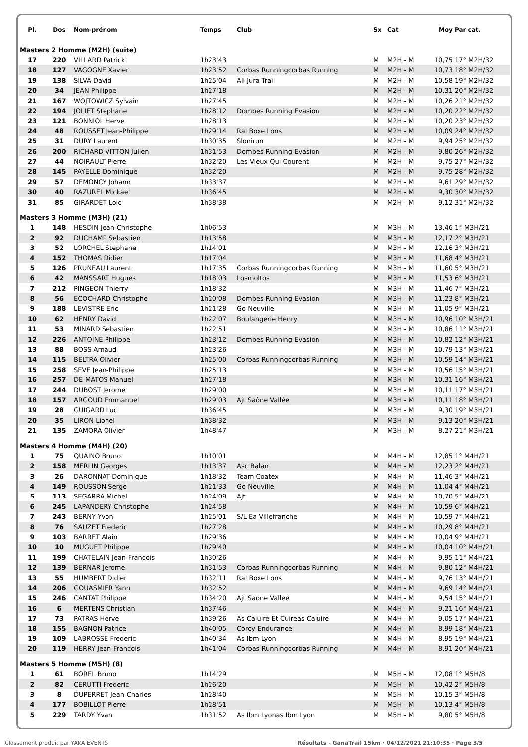| Pl. | Dos | Nom-prénom | Temps | Club | Sx | Cat | Moy | Par cat. |
| --- | --- | --- | --- | --- | --- | --- | --- | --- |
| Masters 2 Homme (M2H) (suite) | | | | | | | | |
| 17 | 220 | VILLARD Patrick | 1h23'43 | | M | M2H - M | 10,75 | 17° M2H/32 |
| 18 | 127 | VAGOGNE Xavier | 1h23'52 | Corbas Runningcorbas Running | M | M2H - M | 10,73 | 18° M2H/32 |
| 19 | 138 | SILVA David | 1h25'04 | All Jura Trail | M | M2H - M | 10,58 | 19° M2H/32 |
| 20 | 34 | JEAN Philippe | 1h27'18 | | M | M2H - M | 10,31 | 20° M2H/32 |
| 21 | 167 | WOJTOWICZ Sylvain | 1h27'45 | | M | M2H - M | 10,26 | 21° M2H/32 |
| 22 | 194 | JOLIET Stephane | 1h28'12 | Dombes Running Evasion | M | M2H - M | 10,20 | 22° M2H/32 |
| 23 | 121 | BONNIOL Herve | 1h28'13 | | M | M2H - M | 10,20 | 23° M2H/32 |
| 24 | 48 | ROUSSET Jean-Philippe | 1h29'14 | Ral Boxe Lons | M | M2H - M | 10,09 | 24° M2H/32 |
| 25 | 31 | DURY Laurent | 1h30'35 | Slonirun | M | M2H - M | 9,94 | 25° M2H/32 |
| 26 | 200 | RICHARD-VITTON Julien | 1h31'53 | Dombes Running Evasion | M | M2H - M | 9,80 | 26° M2H/32 |
| 27 | 44 | NOIRAULT Pierre | 1h32'20 | Les Vieux Qui Courent | M | M2H - M | 9,75 | 27° M2H/32 |
| 28 | 145 | PAYELLE Dominique | 1h32'20 | | M | M2H - M | 9,75 | 28° M2H/32 |
| 29 | 57 | DEMONCY Johann | 1h33'37 | | M | M2H - M | 9,61 | 29° M2H/32 |
| 30 | 40 | RAZUREL Mickael | 1h36'45 | | M | M2H - M | 9,30 | 30° M2H/32 |
| 31 | 85 | GIRARDET Loic | 1h38'38 | | M | M2H - M | 9,12 | 31° M2H/32 |
| Masters 3 Homme (M3H) (21) | | | | | | | | |
| 1 | 148 | HESDIN Jean-Christophe | 1h06'53 | | M | M3H - M | 13,46 | 1° M3H/21 |
| 2 | 92 | DUCHAMP Sebastien | 1h13'58 | | M | M3H - M | 12,17 | 2° M3H/21 |
| 3 | 52 | LORCHEL Stephane | 1h14'01 | | M | M3H - M | 12,16 | 3° M3H/21 |
| 4 | 152 | THOMAS Didier | 1h17'04 | | M | M3H - M | 11,68 | 4° M3H/21 |
| 5 | 126 | PRUNEAU Laurent | 1h17'35 | Corbas Runningcorbas Running | M | M3H - M | 11,60 | 5° M3H/21 |
| 6 | 42 | MANSSART Hugues | 1h18'03 | Losmoltos | M | M3H - M | 11,53 | 6° M3H/21 |
| 7 | 212 | PINGEON Thierry | 1h18'32 | | M | M3H - M | 11,46 | 7° M3H/21 |
| 8 | 56 | ECOCHARD Christophe | 1h20'08 | Dombes Running Evasion | M | M3H - M | 11,23 | 8° M3H/21 |
| 9 | 188 | LEVISTRE Eric | 1h21'28 | Go Neuville | M | M3H - M | 11,05 | 9° M3H/21 |
| 10 | 62 | HENRY David | 1h22'07 | Boulangerie Henry | M | M3H - M | 10,96 | 10° M3H/21 |
| 11 | 53 | MINARD Sebastien | 1h22'51 | | M | M3H - M | 10,86 | 11° M3H/21 |
| 12 | 226 | ANTOINE Philippe | 1h23'12 | Dombes Running Evasion | M | M3H - M | 10,82 | 12° M3H/21 |
| 13 | 88 | BOSS Arnaud | 1h23'26 | | M | M3H - M | 10,79 | 13° M3H/21 |
| 14 | 115 | BELTRA Olivier | 1h25'00 | Corbas Runningcorbas Running | M | M3H - M | 10,59 | 14° M3H/21 |
| 15 | 258 | SEVE Jean-Philippe | 1h25'13 | | M | M3H - M | 10,56 | 15° M3H/21 |
| 16 | 257 | DE-MATOS Manuel | 1h27'18 | | M | M3H - M | 10,31 | 16° M3H/21 |
| 17 | 244 | DUBOST Jerome | 1h29'00 | | M | M3H - M | 10,11 | 17° M3H/21 |
| 18 | 157 | ARGOUD Emmanuel | 1h29'03 | Ajt Saône Vallée | M | M3H - M | 10,11 | 18° M3H/21 |
| 19 | 28 | GUIGARD Luc | 1h36'45 | | M | M3H - M | 9,30 | 19° M3H/21 |
| 20 | 35 | LIRON Lionel | 1h38'32 | | M | M3H - M | 9,13 | 20° M3H/21 |
| 21 | 135 | ZAMORA Olivier | 1h48'47 | | M | M3H - M | 8,27 | 21° M3H/21 |
| Masters 4 Homme (M4H) (20) | | | | | | | | |
| 1 | 75 | QUAINO Bruno | 1h10'01 | | M | M4H - M | 12,85 | 1° M4H/21 |
| 2 | 158 | MERLIN Georges | 1h13'37 | Asc Balan | M | M4H - M | 12,23 | 2° M4H/21 |
| 3 | 26 | DARONNAT Dominique | 1h18'32 | Team Coatex | M | M4H - M | 11,46 | 3° M4H/21 |
| 4 | 149 | ROUSSON Serge | 1h21'33 | Go Neuville | M | M4H - M | 11,04 | 4° M4H/21 |
| 5 | 113 | SEGARRA Michel | 1h24'09 | Ajt | M | M4H - M | 10,70 | 5° M4H/21 |
| 6 | 245 | LAPANDERY Christophe | 1h24'58 | | M | M4H - M | 10,59 | 6° M4H/21 |
| 7 | 243 | BERNY Yvon | 1h25'01 | S/L Ea Villefranche | M | M4H - M | 10,59 | 7° M4H/21 |
| 8 | 76 | SAUZET Frederic | 1h27'28 | | M | M4H - M | 10,29 | 8° M4H/21 |
| 9 | 103 | BARRET Alain | 1h29'36 | | M | M4H - M | 10,04 | 9° M4H/21 |
| 10 | 10 | MUGUET Philippe | 1h29'40 | | M | M4H - M | 10,04 | 10° M4H/21 |
| 11 | 199 | CHATELAIN Jean-Francois | 1h30'26 | | M | M4H - M | 9,95 | 11° M4H/21 |
| 12 | 139 | BERNAR Jerome | 1h31'53 | Corbas Runningcorbas Running | M | M4H - M | 9,80 | 12° M4H/21 |
| 13 | 55 | HUMBERT Didier | 1h32'11 | Ral Boxe Lons | M | M4H - M | 9,76 | 13° M4H/21 |
| 14 | 206 | GOUASMIER Yann | 1h32'52 | | M | M4H - M | 9,69 | 14° M4H/21 |
| 15 | 246 | CANTAT Philippe | 1h34'20 | Ajt Saone Vallee | M | M4H - M | 9,54 | 15° M4H/21 |
| 16 | 6 | MERTENS Christian | 1h37'46 | | M | M4H - M | 9,21 | 16° M4H/21 |
| 17 | 73 | PATRAS Herve | 1h39'26 | As Caluire Et Cuireas Caluire | M | M4H - M | 9,05 | 17° M4H/21 |
| 18 | 155 | BAGNON Patrice | 1h40'05 | Corcy-Endurance | M | M4H - M | 8,99 | 18° M4H/21 |
| 19 | 109 | LABROSSE Frederic | 1h40'34 | As Ibm Lyon | M | M4H - M | 8,95 | 19° M4H/21 |
| 20 | 119 | HERRY Jean-Francois | 1h41'04 | Corbas Runningcorbas Running | M | M4H - M | 8,91 | 20° M4H/21 |
| Masters 5 Homme (M5H) (8) | | | | | | | | |
| 1 | 61 | BOREL Bruno | 1h14'29 | | M | M5H - M | 12,08 | 1° M5H/8 |
| 2 | 82 | CERUTTI Frederic | 1h26'20 | | M | M5H - M | 10,42 | 2° M5H/8 |
| 3 | 8 | DUPERRET Jean-Charles | 1h28'40 | | M | M5H - M | 10,15 | 3° M5H/8 |
| 4 | 177 | BOBILLOT Pierre | 1h28'51 | | M | M5H - M | 10,13 | 4° M5H/8 |
| 5 | 229 | TARDY Yvan | 1h31'52 | As Ibm Lyonas Ibm Lyon | M | M5H - M | 9,80 | 5° M5H/8 |
Classement produit par YAKA EVENTS Résultats - GanaTrail 15km · 04/12/2021 21:10:35 · Page 3/5